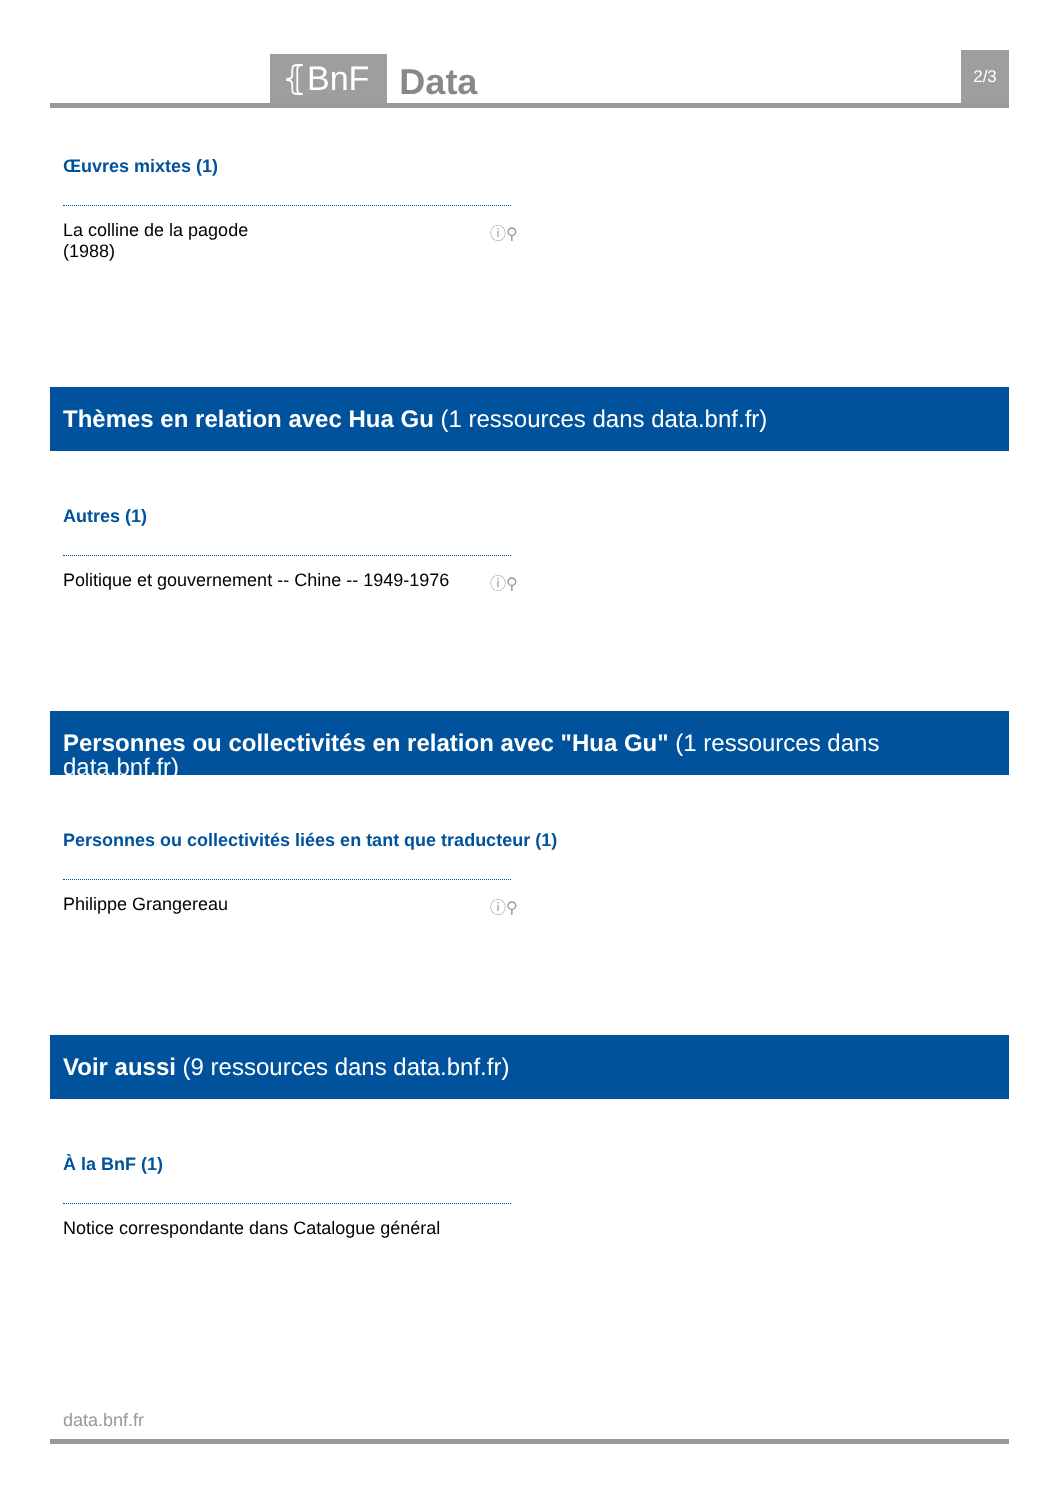⦃BnF
Data
2/3
Œuvres mixtes (1)
La colline de la pagode
(1988) ⓘ⚲
Thèmes en relation avec Hua Gu (1 ressources dans data.bnf.fr)
Autres (1)
Politique et gouvernement -- Chine -- 1949-1976 ⓘ⚲
Personnes ou collectivités en relation avec "Hua Gu" (1 ressources dans data.bnf.fr)
Personnes ou collectivités liées en tant que traducteur (1)
Philippe Grangereau ⓘ⚲
Voir aussi (9 ressources dans data.bnf.fr)
À la BnF (1)
Notice correspondante dans Catalogue général
data.bnf.fr